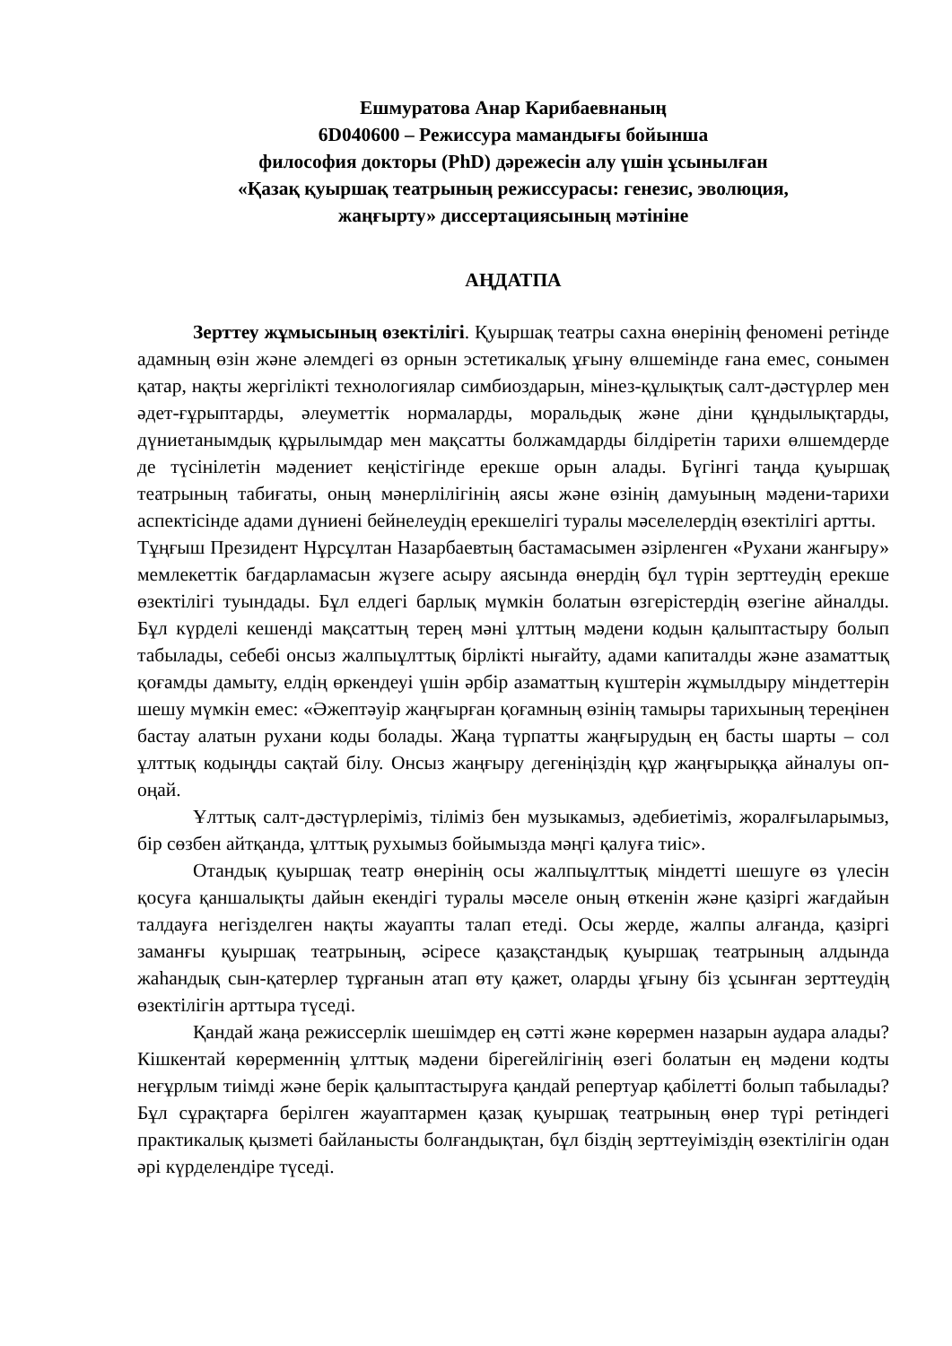Ешмуратова Анар Карибаевнаның
6D040600 – Режиссура мамандығы бойынша
философия докторы (PhD) дәрежесін алу үшін ұсынылған
«Қазақ қуыршақ театрының режиссурасы: генезис, эволюция,
жаңғырту» диссертациясының мәтініне
АҢДАТПА
Зерттеу жұмысының өзектілігі. Қуыршақ театры сахна өнерінің феномені ретінде адамның өзін және әлемдегі өз орнын эстетикалық ұғыну өлшемінде ғана емес, сонымен қатар, нақты жергілікті технологиялар симбиоздарын, мінез-құлықтық салт-дәстүрлер мен әдет-ғұрыптарды, әлеуметтік нормаларды, моральдық және діни құндылықтарды, дүниетанымдық құрылымдар мен мақсатты болжамдарды білдіретін тарихи өлшемдерде де түсінілетін мәдениет кеңістігінде ерекше орын алады. Бүгінгі таңда қуыршақ театрының табиғаты, оның мәнерлілігінің аясы және өзінің дамуының мәдени-тарихи аспектісінде адами дүниені бейнелеудің ерекшелігі туралы мәселелердің өзектілігі артты.
Тұңғыш Президент Нұрсұлтан Назарбаевтың бастамасымен әзірленген «Рухани жанғыру» мемлекеттік бағдарламасын жүзеге асыру аясында өнердің бұл түрін зерттеудің ерекше өзектілігі туындады. Бұл елдегі барлық мүмкін болатын өзгерістердің өзегіне айналды. Бұл күрделі кешенді мақсаттың терең мәні ұлттың мәдени кодын қалыптастыру болып табылады, себебі онсыз жалпыұлттық бірлікті нығайту, адами капиталды және азаматтық қоғамды дамыту, елдің өркендеуі үшін әрбір азаматтың күштерін жұмылдыру міндеттерін шешу мүмкін емес: «Әжептәуір жаңғырған қоғамның өзінің тамыры тарихының тереңінен бастау алатын рухани коды болады. Жаңа түрпатты жаңғырудың ең басты шарты – сол ұлттық кодыңды сақтай білу. Онсыз жаңғыру дегеніңіздің құр жаңғырыққа айналуы оп-оңай.
Ұлттық салт-дәстүрлеріміз, тіліміз бен музыкамыз, әдебиетіміз, жоралғыларымыз, бір сөзбен айтқанда, ұлттық рухымыз бойымызда мәңгі қалуға тиіс».
Отандық қуыршақ театр өнерінің осы жалпыұлттық міндетті шешуге өз үлесін қосуға қаншалықты дайын екендігі туралы мәселе оның өткенін және қазіргі жағдайын талдауға негізделген нақты жауапты талап етеді. Осы жерде, жалпы алғанда, қазіргі заманғы қуыршақ театрының, әсіресе қазақстандық қуыршақ театрының алдында жаһандық сын-қатерлер тұрғанын атап өту қажет, оларды ұғыну біз ұсынған зерттеудің өзектілігін арттыра түседі.
Қандай жаңа режиссерлік шешімдер ең сәтті және көрермен назарын аудара алады? Кішкентай көрерменнің ұлттық мәдени бірегейлігінің өзегі болатын ең мәдени кодты неғұрлым тиімді және берік қалыптастыруға қандай репертуар қабілетті болып табылады? Бұл сұрақтарға берілген жауаптармен қазақ қуыршақ театрының өнер түрі ретіндегі практикалық қызметі байланысты болғандықтан, бұл біздің зерттеуіміздің өзектілігін одан әрі күрделендіре түседі.